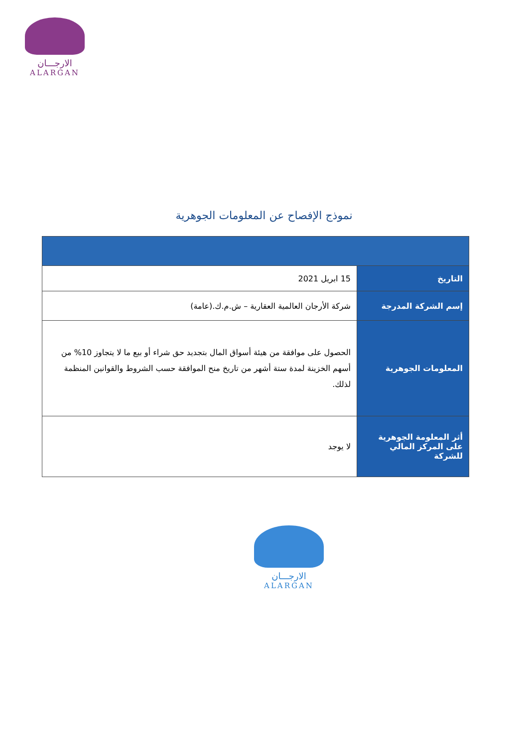الارجـــان
ALARGAN
نموذج الإفصاح عن المعلومات الجوهرية
| التاريخ | 15 ابريل 2021 |
| إسم الشركة المدرجة | شركة الأرجان العالمية العقارية – ش.م.ك.(عامة) |
| المعلومات الجوهرية | الحصول على موافقة من هيئة أسواق المال بتجديد حق شراء أو بيع ما لا يتجاوز 10% من أسهم الخزينة لمدة ستة أشهر من تاريخ منح الموافقة حسب الشروط والقوانين المنظمة لذلك. |
| أثر المعلومة الجوهرية على المركز المالي للشركة | لا يوجد |
الارجـــان
ALARGAN